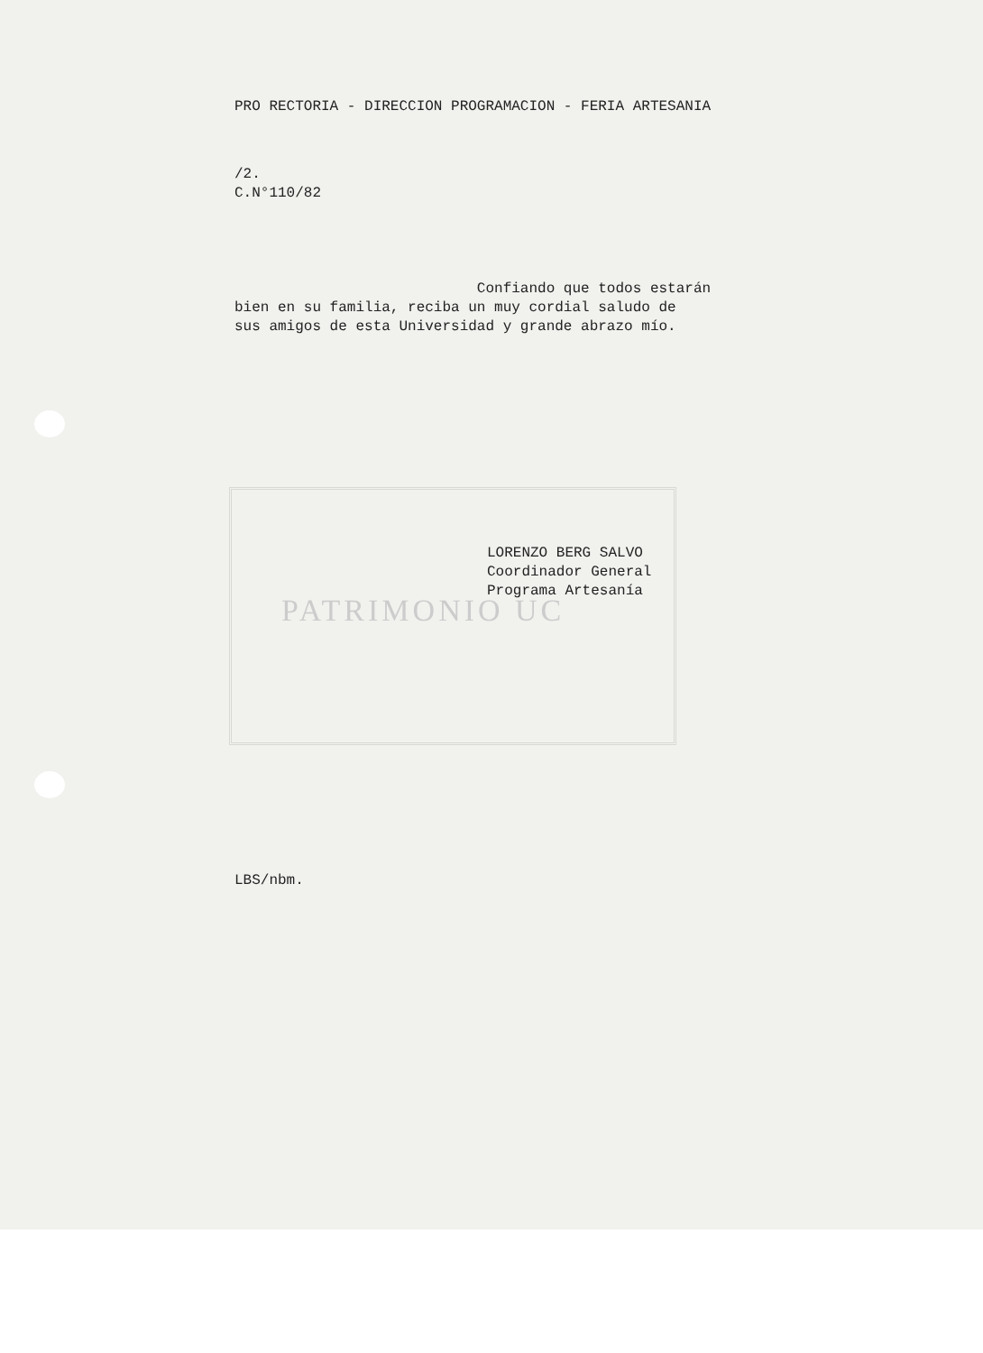PATRIMONIO UC
PRO RECTORIA - DIRECCION PROGRAMACION - FERIA ARTESANIA
/2.
C.N°110/82
Confiando que todos estarán
bien en su familia, reciba un muy cordial saludo de
sus amigos de esta Universidad y grande abrazo mío.
LORENZO BERG SALVO
Coordinador General
Programa Artesanía
LBS/nbm.